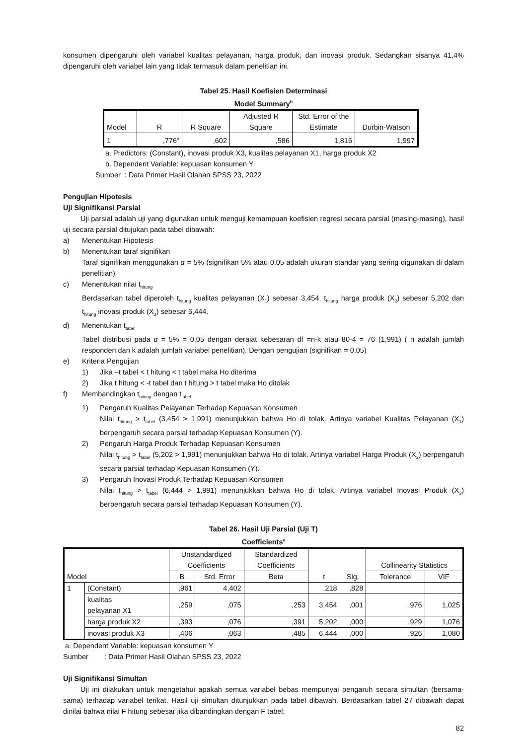konsumen dipengaruhi oleh variabel kualitas pelayanan, harga produk, dan inovasi produk. Sedangkan sisanya 41,4% dipengaruhi oleh variabel lain yang tidak termasuk dalam penelitian ini.
Tabel 25. Hasil Koefisien Determinasi
Model Summary<sup>b</sup>
| Model | R | R Square | Adjusted R Square | Std. Error of the Estimate | Durbin-Watson |
| --- | --- | --- | --- | --- | --- |
| 1 | ,776<sup>a</sup> | ,602 | ,586 | 1,816 | 1,997 |
a. Predictors: (Constant), inovasi produk X3, kualitas pelayanan X1, harga produk X2
b. Dependent Variable: kepuasan konsumen Y
Sumber : Data Primer Hasil Olahan SPSS 23, 2022
Pengujian Hipotesis
Uji Signifikansi Parsial
Uji parsial adalah uji yang digunakan untuk menguji kemampuan koefisien regresi secara parsial (masing-masing), hasil uji secara parsial ditujukan pada tabel dibawah:
a) Menentukan Hipotesis
b) Menentukan taraf signifikan
Taraf signifikan menggunakan α = 5% (signifikan 5% atau 0,05 adalah ukuran standar yang sering digunakan di dalam penelitian)
c) Menentukan nilai t<sub>hitung</sub>
Berdasarkan tabel diperoleh t<sub>hitung</sub> kualitas pelayanan (X<sub>1</sub>) sebesar 3,454, t<sub>hitung</sub> harga produk (X<sub>2</sub>) sebesar 5,202 dan t<sub>hitung</sub> inovasi produk (X<sub>3</sub>) sebesar 6,444.
d) Menentukan t<sub>tabel</sub>
Tabel distribusi pada α = 5% = 0,05 dengan derajat kebesaran df =n-k atau 80-4 = 76 (1,991) ( n adalah jumlah responden dan k adalah jumlah variabel penelitian). Dengan pengujian (signifikan = 0,05)
e) Kriteria Pengujian
1) Jika –t tabel < t hitung < t tabel maka Ho diterima
2) Jika t hitung < -t tabel dan t hitung > t tabel maka Ho ditolak
f) Membandingkan t<sub>hitung</sub> dengan t<sub>tabel</sub>
1) Pengaruh Kualitas Pelayanan Terhadap Kepuasan Konsumen
Nilai t<sub>hitung</sub> > t<sub>tabel</sub> (3,454 > 1,991) menunjukkan bahwa Ho di tolak. Artinya variabel Kualitas Pelayanan (X<sub>1</sub>) berpengaruh secara parsial terhadap Kepuasan Konsumen (Y).
2) Pengaruh Harga Produk Terhadap Kepuasan Konsumen
Nilai t<sub>hitung</sub> > t<sub>tabel</sub> (5,202 > 1,991) menunjukkan bahwa Ho di tolak. Artinya variabel Harga Produk (X<sub>2</sub>) berpengaruh secara parsial terhadap Kepuasan Konsumen (Y).
3) Pengaruh Inovasi Produk Terhadap Kepuasan Konsumen
Nilai t<sub>hitung</sub> > t<sub>tabel</sub> (6,444 > 1,991) menunjukkan bahwa Ho di tolak. Artinya variabel Inovasi Produk (X<sub>3</sub>) berpengaruh secara parsial terhadap Kepuasan Konsumen (Y).
Tabel 26. Hasil Uji Parsial (Uji T)
Coefficients<sup>a</sup>
| | | Unstandardized Coefficients | | Standardized Coefficients | | | Collinearity Statistics | |
| --- | --- | --- | --- | --- | --- | --- | --- | --- |
| Model | | B | Std. Error | Beta | t | Sig. | Tolerance | VIF |
| 1 | (Constant) | ,961 | 4,402 | | ,218 | ,828 | | |
| | kualitas pelayanan X1 | ,259 | ,075 | ,253 | 3,454 | ,001 | ,976 | 1,025 |
| | harga produk X2 | ,393 | ,076 | ,391 | 5,202 | ,000 | ,929 | 1,076 |
| | inovasi produk X3 | ,406 | ,063 | ,485 | 6,444 | ,000 | ,926 | 1,080 |
a. Dependent Variable: kepuasan konsumen Y
Sumber : Data Primer Hasil Olahan SPSS 23, 2022
Uji Signifikansi Simultan
Uji ini dilakukan untuk mengetahui apakah semua variabel bebas mempunyai pengaruh secara simultan (bersama-sama) terhadap variabel terikat. Hasil uji simultan ditunjukkan pada tabel dibawah. Berdasarkan tabel 27 dibawah dapat dinilai bahwa nilai F hitung sebesar jika dibandingkan dengan F tabel:
82